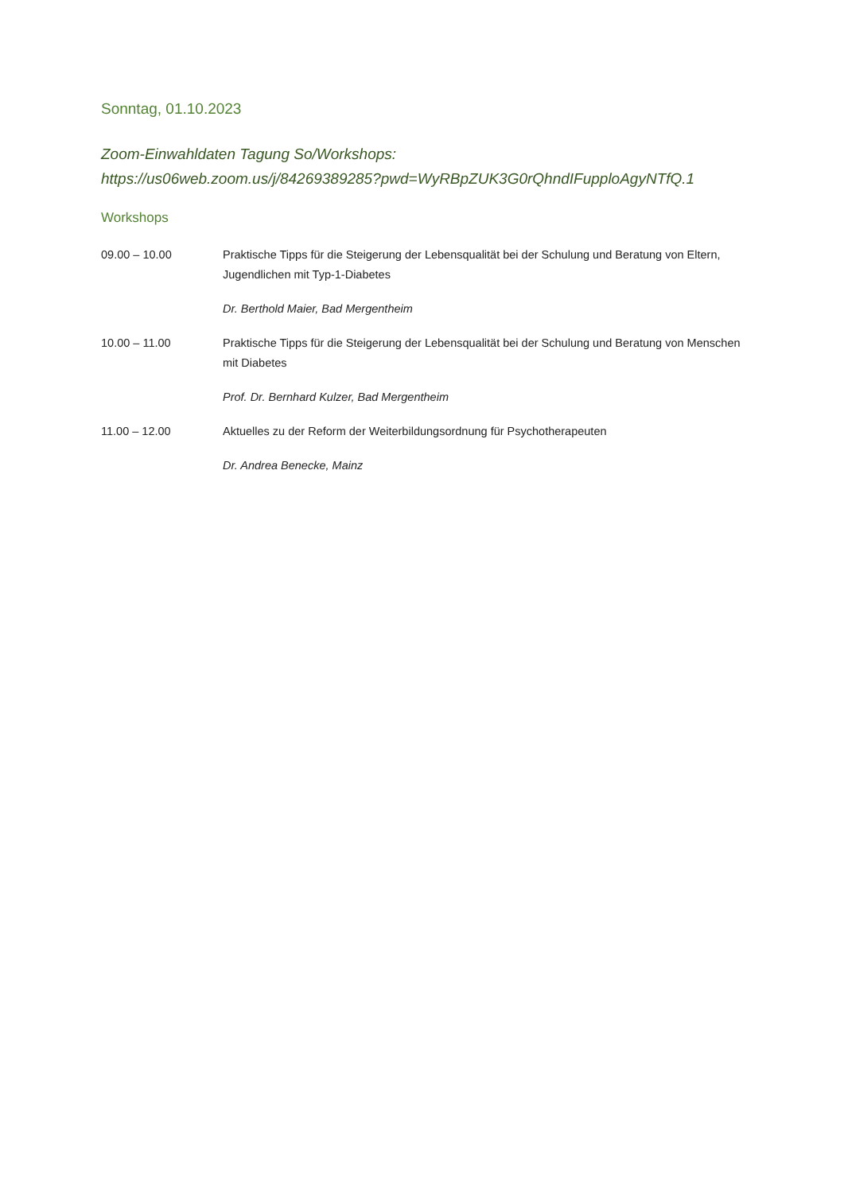Sonntag, 01.10.2023
Zoom-Einwahldaten Tagung So/Workshops:
https://us06web.zoom.us/j/84269389285?pwd=WyRBpZUK3G0rQhndIFupploAgyNTfQ.1
Workshops
09.00 – 10.00 Praktische Tipps für die Steigerung der Lebensqualität bei der Schulung und Beratung von Eltern, Jugendlichen mit Typ-1-Diabetes
Dr. Berthold Maier, Bad Mergentheim
10.00 – 11.00 Praktische Tipps für die Steigerung der Lebensqualität bei der Schulung und Beratung von Menschen mit Diabetes
Prof. Dr. Bernhard Kulzer, Bad Mergentheim
11.00 – 12.00 Aktuelles zu der Reform der Weiterbildungsordnung für Psychotherapeuten
Dr. Andrea Benecke, Mainz